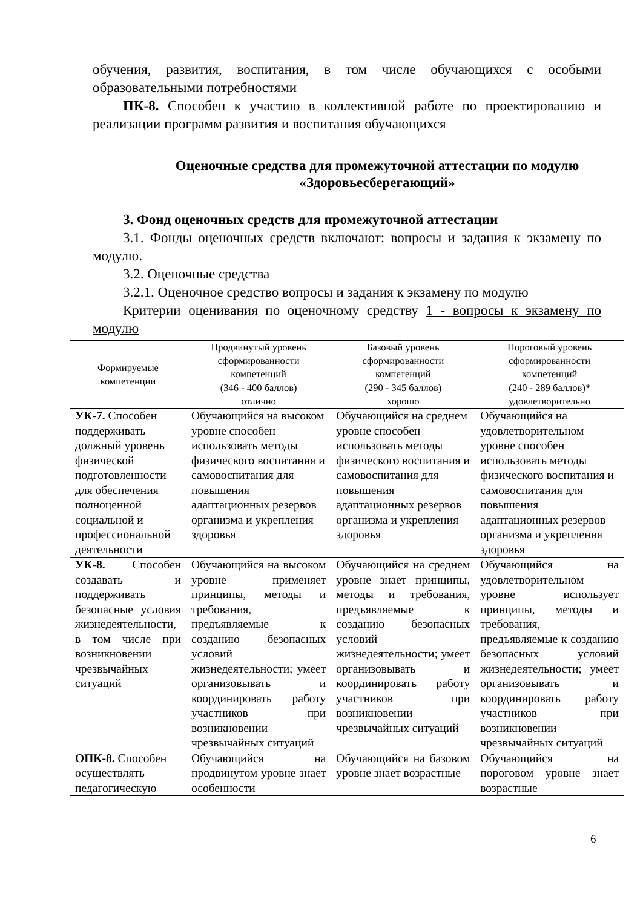обучения, развития, воспитания, в том числе обучающихся с особыми образовательными потребностями
ПК-8. Способен к участию в коллективной работе по проектированию и реализации программ развития и воспитания обучающихся
Оценочные средства для промежуточной аттестации по модулю «Здоровьесберегающий»
3. Фонд оценочных средств для промежуточной аттестации
3.1. Фонды оценочных средств включают: вопросы и задания к экзамену по модулю.
3.2. Оценочные средства
3.2.1. Оценочное средство вопросы и задания к экзамену по модулю
Критерии оценивания по оценочному средству 1 - вопросы к экзамену по модулю
| Формируемые компетенции | Продвинутый уровень сформированности компетенций | Базовый уровень сформированности компетенций | Пороговый уровень сформированности компетенций |
| --- | --- | --- | --- |
| | (346 - 400 баллов) отлично | (290 - 345 баллов) хорошо | (240 - 289 баллов)* удовлетворительно |
| УК-7. Способен поддерживать должный уровень физической подготовленности для обеспечения полноценной социальной и профессиональной деятельности | Обучающийся на высоком уровне способен использовать методы физического воспитания и самовоспитания для повышения адаптационных резервов организма и укрепления здоровья | Обучающийся на среднем уровне способен использовать методы физического воспитания и самовоспитания для повышения адаптационных резервов организма и укрепления здоровья | Обучающийся на удовлетворительном уровне способен использовать методы физического воспитания и самовоспитания для повышения адаптационных резервов организма и укрепления здоровья |
| УК-8. Способен создавать и поддерживать безопасные условия жизнедеятельности, в том числе при возникновении чрезвычайных ситуаций | Обучающийся на высоком уровне применяет принципы, методы и требования, предъявляемые к созданию безопасных условий жизнедеятельности; умеет организовывать и координировать работу участников при возникновении чрезвычайных ситуаций | Обучающийся на среднем уровне знает принципы, методы и требования, предъявляемые к созданию безопасных условий жизнедеятельности; умеет организовывать и координировать работу участников при возникновении чрезвычайных ситуаций | Обучающийся на удовлетворительном уровне использует принципы, методы и требования, предъявляемые к созданию безопасных условий жизнедеятельности; умеет организовывать и координировать работу участников при возникновении чрезвычайных ситуаций |
| ОПК-8. Способен осуществлять педагогическую | Обучающийся на продвинутом уровне знает особенности | Обучающийся на базовом уровне знает возрастные | Обучающийся на пороговом уровне знает возрастные |
6